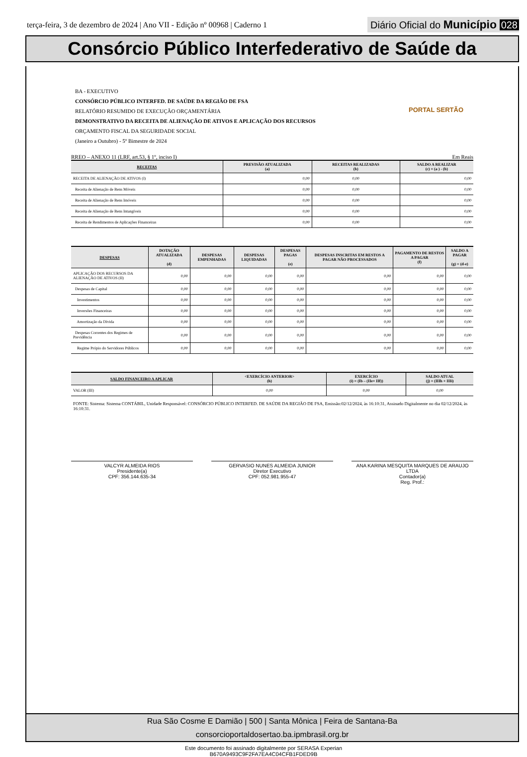terça-feira, 3 de dezembro de 2024 | Ano VII - Edição nº 00968 | Caderno 1
Diário Oficial do Município 028
Consórcio Público Interfederativo de Saúde da
PORTAL SERTÃO
BA - EXECUTIVO
CONSÓRCIO PÚBLICO INTERFED. DE SAÚDE DA REGIÃO DE FSA
RELATÓRIO RESUMIDO DE EXECUÇÃO ORÇAMENTÁRIA
DEMONSTRATIVO DA RECEITA DE ALIENAÇÃO DE ATIVOS E APLICAÇÃO DOS RECURSOS
ORÇAMENTO FISCAL DA SEGURIDADE SOCIAL
(Janeiro a Outubro) - 5º Bimestre de 2024
RREO – ANEXO 11 (LRF, art.53, § 1º, inciso I) Em Reais
| RECEITAS | PREVISÃO ATUALIZADA (a) | RECEITAS REALIZADAS (b) | SALDO A REALIZAR (c) = (a ) - (b) |
| --- | --- | --- | --- |
| RECEITA DE ALIENAÇÃO DE ATIVOS (I) | 0,00 | 0,00 | 0,00 |
| Receita de Alienação de Bens Móveis | 0,00 | 0,00 | 0,00 |
| Receita de Alienação de Bens Imóveis | 0,00 | 0,00 | 0,00 |
| Receita de Alienação de Bens Intangíveis | 0,00 | 0,00 | 0,00 |
| Receita de Rendimentos de Aplicações Financeiras | 0,00 | 0,00 | 0,00 |
| DESPESAS | DOTAÇÃO ATUALIZADA (d) | DESPESAS EMPENHADAS | DESPESAS LIQUIDADAS | DESPESAS PAGAS (e) | DESPESAS INSCRITAS EM RESTOS A PAGAR NÃO PROCESSADOS | PAGAMENTO DE RESTOS A PAGAR (f) | SALDO A PAGAR (g) = (d-e) |
| --- | --- | --- | --- | --- | --- | --- | --- |
| APLICAÇÃO DOS RECURSOS DA ALIENAÇÃO DE ATIVOS (II) | 0,00 | 0,00 | 0,00 | 0,00 | 0,00 | 0,00 | 0,00 |
| Despesas de Capital | 0,00 | 0,00 | 0,00 | 0,00 | 0,00 | 0,00 | 0,00 |
| Investimentos | 0,00 | 0,00 | 0,00 | 0,00 | 0,00 | 0,00 | 0,00 |
| Inversões Financeiras | 0,00 | 0,00 | 0,00 | 0,00 | 0,00 | 0,00 | 0,00 |
| Amortização da Dívida | 0,00 | 0,00 | 0,00 | 0,00 | 0,00 | 0,00 | 0,00 |
| Despesas Correntes dos Regimes de Previdência | 0,00 | 0,00 | 0,00 | 0,00 | 0,00 | 0,00 | 0,00 |
| Regime Própio do Servidores Públicos | 0,00 | 0,00 | 0,00 | 0,00 | 0,00 | 0,00 | 0,00 |
| SALDO FINANCEIRO A APLICAR | <EXERCÍCIO ANTERIOR> (h) | EXERCÍCIO (i) = (Ib – (IIe+ IIf)) | SALDO ATUAL (j) = (IIIh + IIIi) |
| --- | --- | --- | --- |
| VALOR (III) | 0,00 | 0,00 | 0,00 |
FONTE: Sistema: Sistema CONTÁBIL, Unidade Responsável: CONSÓRCIO PÚBLICO INTERFED. DE SAÚDE DA REGIÃO DE FSA, Emissão:02/12/2024, às 16:10:31, Assinado Digitalmente no dia 02/12/2024, às 16:10:31.
VALCYR ALMEIDA RIOS
Presidente(a)
CPF: 356.144.635-34
GERVASIO NUNES ALMEIDA JUNIOR
Diretor Executivo
CPF: 052.981.955-47
ANA KARINA MESQUITA MARQUES DE ARAUJO LTDA
Contador(a)
Reg. Prof.:
Rua São Cosme E Damião | 500 | Santa Mônica | Feira de Santana-Ba
consorcioportaldosertao.ba.ipmbrasil.org.br
Este documento foi assinado digitalmente por SERASA Experian
B670A9493C9F2FA7EA4C04CFB1FDED9B